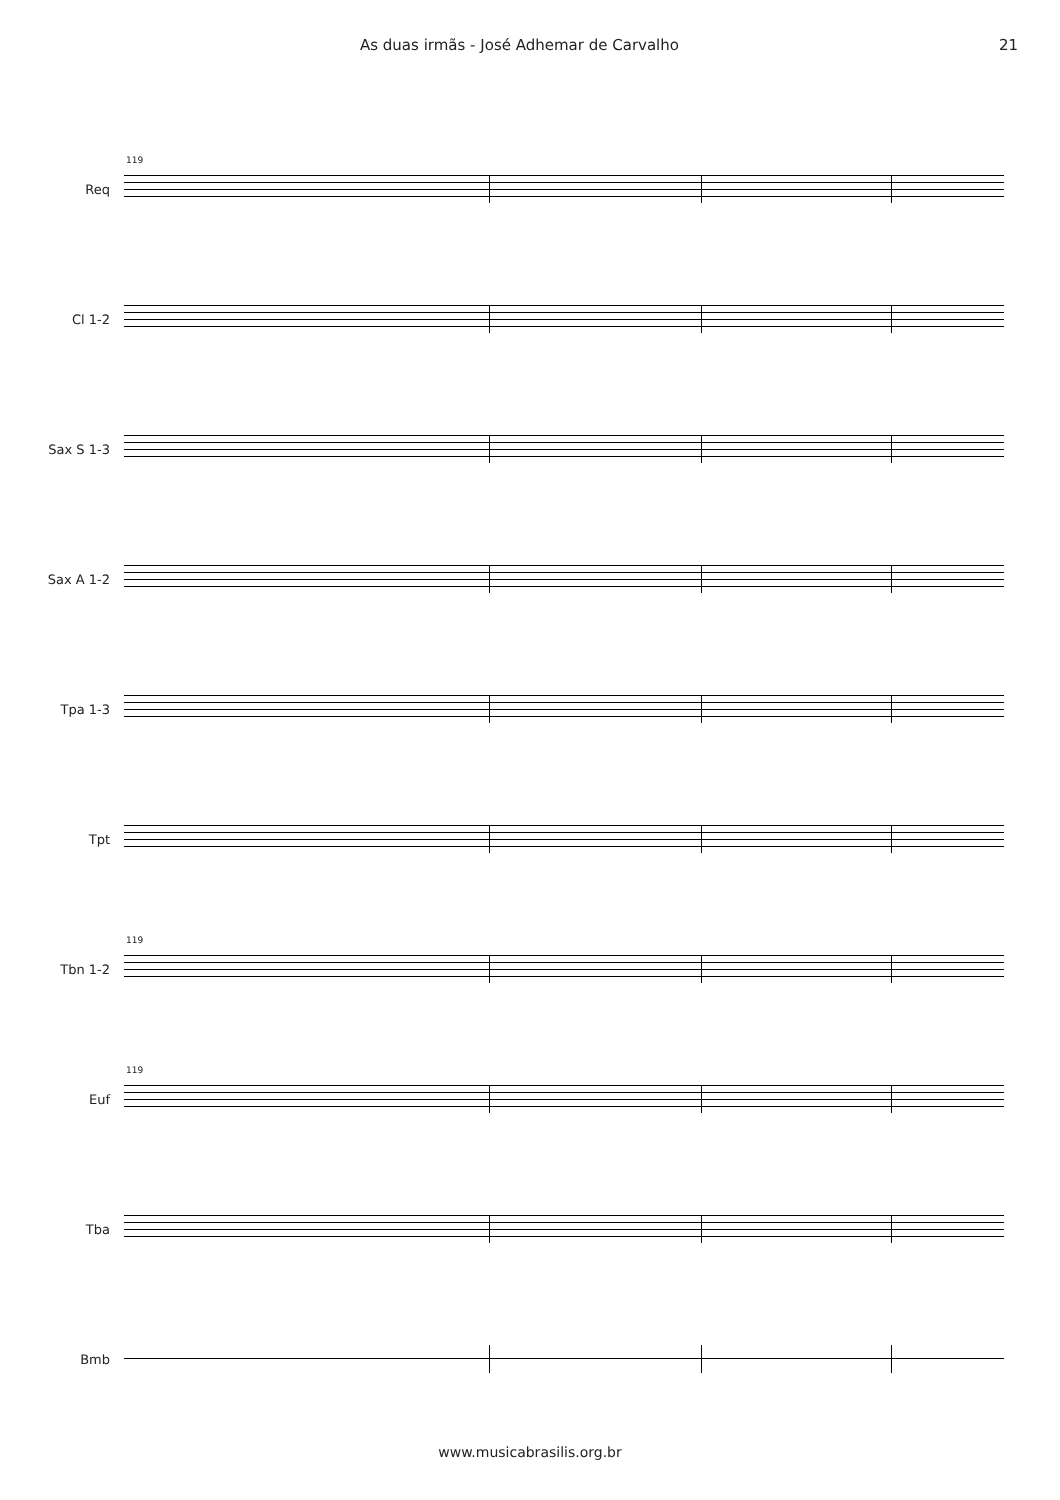As duas irmãs - José Adhemar de Carvalho 21
Req
119
Cl 1-2
Sax S 1-3
Sax A 1-2
Tpa 1-3
Tpt
Tbn 1-2
119
Euf
119
Tba
Bmb
www.musicabrasilis.org.br